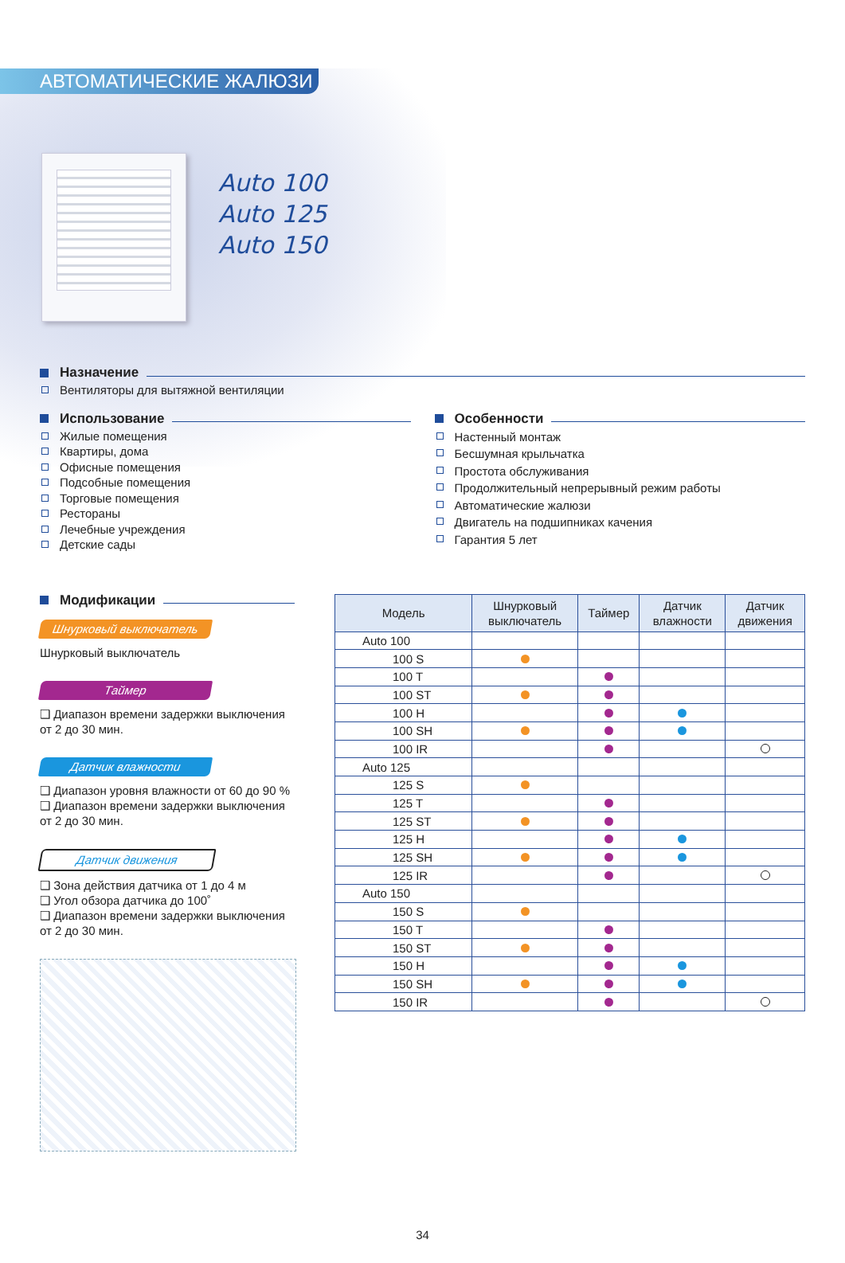АВТОМАТИЧЕСКИЕ ЖАЛЮЗИ
Auto 100
Auto 125
Auto 150
Назначение
Вентиляторы для вытяжной вентиляции
Использование
Жилые помещения
Квартиры, дома
Офисные помещения
Подсобные помещения
Торговые помещения
Рестораны
Лечебные учреждения
Детские сады
Особенности
Настенный монтаж
Бесшумная крыльчатка
Простота обслуживания
Продолжительный непрерывный режим работы
Автоматические жалюзи
Двигатель на подшипниках качения
Гарантия 5 лет
Модификации
Шнурковый выключатель
Шнурковый выключатель
Таймер
❑ Диапазон времени задержки выключения от 2 до 30 мин.
Датчик влажности
❑ Диапазон уровня влажности от 60 до 90 %
❑ Диапазон времени задержки выключения от 2 до 30 мин.
Датчик движения
❑ Зона действия датчика от 1 до 4 м
❑ Угол обзора датчика до 100˚
❑ Диапазон времени задержки выключения от 2 до 30 мин.
| Модель | Шнурковый выключатель | Таймер | Датчик влажности | Датчик движения |
| --- | --- | --- | --- | --- |
| Auto 100 | | | | |
| 100 S | | | | |
| 100 T | | | | |
| 100 ST | | | | |
| 100 H | | | | |
| 100 SH | | | | |
| 100 IR | | | | |
| Auto 125 | | | | |
| 125 S | | | | |
| 125 T | | | | |
| 125 ST | | | | |
| 125 H | | | | |
| 125 SH | | | | |
| 125 IR | | | | |
| Auto 150 | | | | |
| 150 S | | | | |
| 150 T | | | | |
| 150 ST | | | | |
| 150 H | | | | |
| 150 SH | | | | |
| 150 IR | | | | |
34